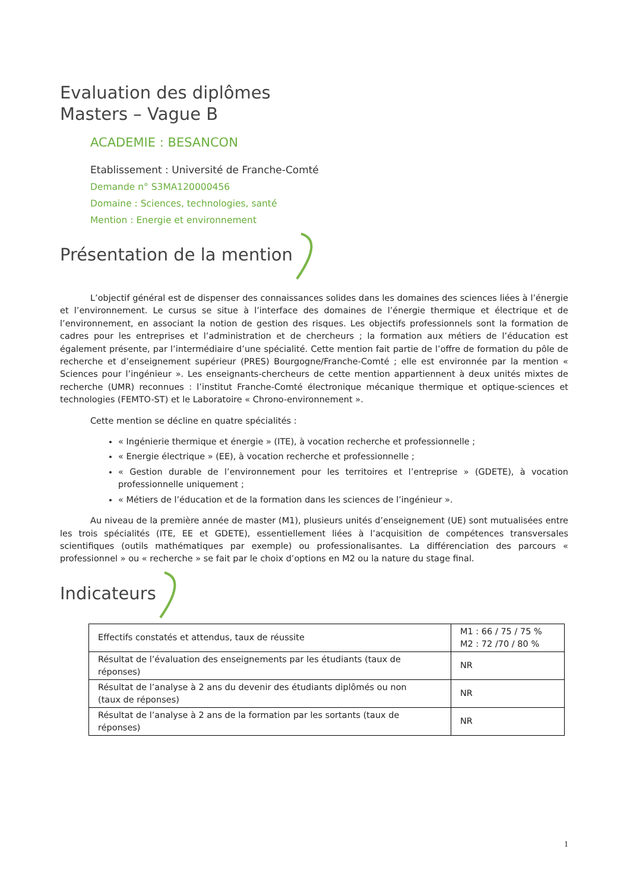Evaluation des diplômes
Masters – Vague B
ACADEMIE : BESANCON
Etablissement : Université de Franche-Comté
Demande n° S3MA120000456
Domaine : Sciences, technologies, santé
Mention : Energie et environnement
Présentation de la mention
L’objectif général est de dispenser des connaissances solides dans les domaines des sciences liées à l’énergie et l’environnement. Le cursus se situe à l’interface des domaines de l’énergie thermique et électrique et de l’environnement, en associant la notion de gestion des risques. Les objectifs professionnels sont la formation de cadres pour les entreprises et l’administration et de chercheurs ; la formation aux métiers de l’éducation est également présente, par l’intermédiaire d’une spécialité. Cette mention fait partie de l’offre de formation du pôle de recherche et d’enseignement supérieur (PRES) Bourgogne/Franche-Comté ; elle est environnée par la mention « Sciences pour l’ingénieur ». Les enseignants-chercheurs de cette mention appartiennent à deux unités mixtes de recherche (UMR) reconnues : l’institut Franche-Comté électronique mécanique thermique et optique-sciences et technologies (FEMTO-ST) et le Laboratoire « Chrono-environnement ».
Cette mention se décline en quatre spécialités :
« Ingénierie thermique et énergie » (ITE), à vocation recherche et professionnelle ;
« Energie électrique » (EE), à vocation recherche et professionnelle ;
« Gestion durable de l’environnement pour les territoires et l’entreprise » (GDETE), à vocation professionnelle uniquement ;
« Métiers de l’éducation et de la formation dans les sciences de l’ingénieur ».
Au niveau de la première année de master (M1), plusieurs unités d’enseignement (UE) sont mutualisées entre les trois spécialités (ITE, EE et GDETE), essentiellement liées à l’acquisition de compétences transversales scientifiques (outils mathématiques par exemple) ou professionalisantes. La différenciation des parcours « professionnel » ou « recherche » se fait par le choix d’options en M2 ou la nature du stage final.
Indicateurs
| Effectifs constatés et attendus, taux de réussite | M1 : 66 / 75 / 75 % M2 : 72 /70 / 80 % |
| Résultat de l’évaluation des enseignements par les étudiants (taux de réponses) | NR |
| Résultat de l’analyse à 2 ans du devenir des étudiants diplômés ou non (taux de réponses) | NR |
| Résultat de l’analyse à 2 ans de la formation par les sortants (taux de réponses) | NR |
1